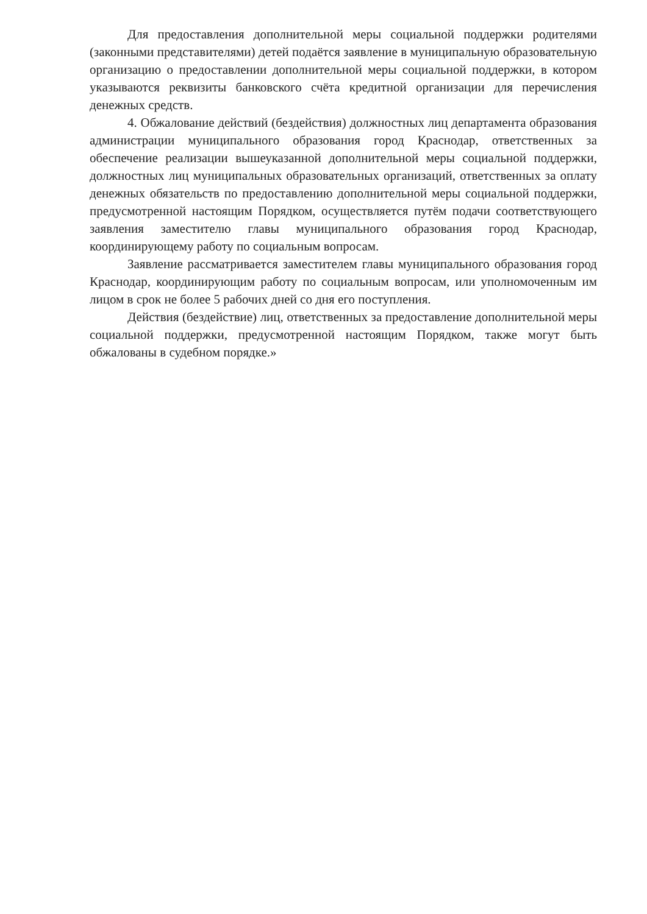Для предоставления дополнительной меры социальной поддержки родителями (законными представителями) детей подаётся заявление в муниципальную образовательную организацию о предоставлении дополнительной меры социальной поддержки, в котором указываются реквизиты банковского счёта кредитной организации для перечисления денежных средств.
4. Обжалование действий (бездействия) должностных лиц департамента образования администрации муниципального образования город Краснодар, ответственных за обеспечение реализации вышеуказанной дополнительной меры социальной поддержки, должностных лиц муниципальных образовательных организаций, ответственных за оплату денежных обязательств по предоставлению дополнительной меры социальной поддержки, предусмотренной настоящим Порядком, осуществляется путём подачи соответствующего заявления заместителю главы муниципального образования город Краснодар, координирующему работу по социальным вопросам.
Заявление рассматривается заместителем главы муниципального образования город Краснодар, координирующим работу по социальным вопросам, или уполномоченным им лицом в срок не более 5 рабочих дней со дня его поступления.
Действия (бездействие) лиц, ответственных за предоставление дополнительной меры социальной поддержки, предусмотренной настоящим Порядком, также могут быть обжалованы в судебном порядке.»